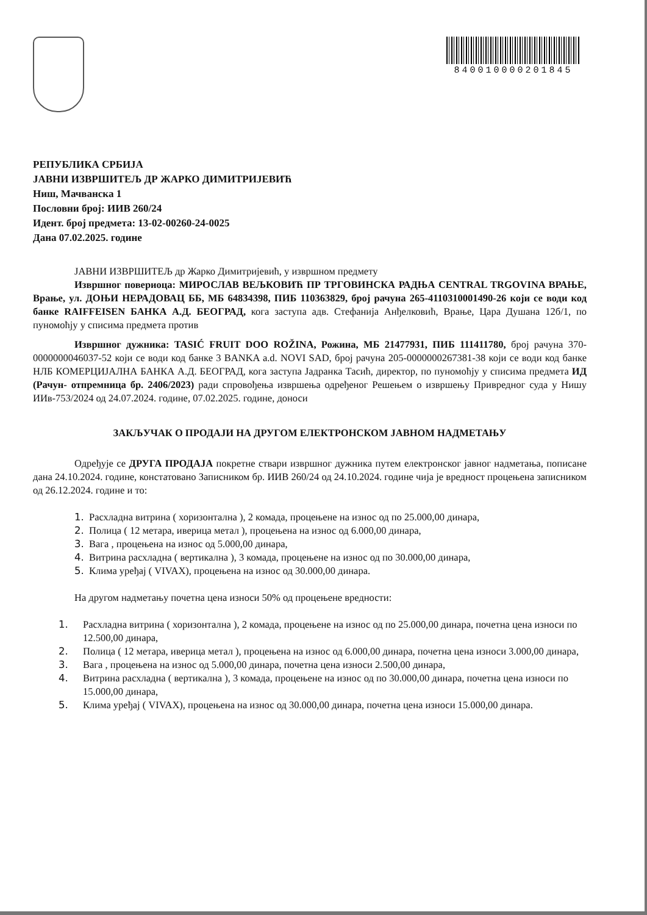840010000201845
РЕПУБЛИКА СРБИЈА
ЈАВНИ ИЗВРШИТЕЉ ДР ЖАРКО ДИМИТРИЈЕВИЋ
Ниш, Мачванска 1
Пословни број: ИИВ 260/24
Идент. број предмета: 13-02-00260-24-0025
Дана 07.02.2025. године
ЈАВНИ ИЗВРШИТЕЉ др Жарко Димитријевић, у извршном предмету
Извршног повериоца: МИРОСЛАВ ВЕЉКОВИЋ ПР ТРГОВИНСКА РАДЊА CENTRAL TRGOVINA ВРАЊЕ, Врање, ул. ДОЊИ НЕРАДОВАЦ ББ, МБ 64834398, ПИБ 110363829, број рачуна 265-4110310001490-26 који се води код банке RAIFFEISEN БАНКА А.Д. БЕОГРАД, кога заступа адв. Стефанија Анђелковић, Врање, Цара Душана 12б/1, по пуномоћју у списима предмета против
Извршног дужника: TASIĆ FRUIT DOO ROŽINA, Рожина, МБ 21477931, ПИБ 111411780, број рачуна 370-0000000046037-52 који се води код банке 3 BANKA a.d. NOVI SAD, број рачуна 205-0000000267381-38 који се води код банке НЛБ КОМЕРЦИЈАЛНА БАНКА А.Д. БЕОГРАД, кога заступа Јадранка Тасић, директор, по пуномоћју у списима предмета ИД (Рачун- отпремница бр. 2406/2023) ради спровођења извршења одређеног Решењем о извршењу Привредног суда у Нишу ИИв-753/2024 од 24.07.2024. године, 07.02.2025. године, доноси
ЗАКЉУЧАК О ПРОДАЈИ НА ДРУГОМ ЕЛЕКТРОНСКОМ ЈАВНОМ НАДМЕТАЊУ
Одређује се ДРУГА ПРОДАЈА покретне ствари извршног дужника путем електронског јавног надметања, пописане дана 24.10.2024. године, констатовано Записником бр. ИИВ 260/24 од 24.10.2024. године чија је вредност процењена записником од 26.12.2024. године и то:
1. Расхладна витрина ( хоризонтална ), 2 комада, процењене на износ од по 25.000,00 динара,
2. Полица ( 12 метара, иверица метал ), процењена на износ од 6.000,00 динара,
3. Вага , процењена на износ од 5.000,00 динара,
4. Витрина расхладна ( вертикална ), 3 комада, процењене на износ од по 30.000,00 динара,
5. Клима уређај ( VIVAX), процењена на износ од 30.000,00 динара.
На другом надметању почетна цена износи 50% од процењене вредности:
1. Расхладна витрина ( хоризонтална ), 2 комада, процењене на износ од по 25.000,00 динара, почетна цена износи по 12.500,00 динара,
2. Полица ( 12 метара, иверица метал ), процењена на износ од 6.000,00 динара, почетна цена износи 3.000,00 динара,
3. Вага , процењена на износ од 5.000,00 динара, почетна цена износи 2.500,00 динара,
4. Витрина расхладна ( вертикална ), 3 комада, процењене на износ од по 30.000,00 динара, почетна цена износи по 15.000,00 динара,
5. Клима уређај ( VIVAX), процењена на износ од 30.000,00 динара, почетна цена износи 15.000,00 динара.